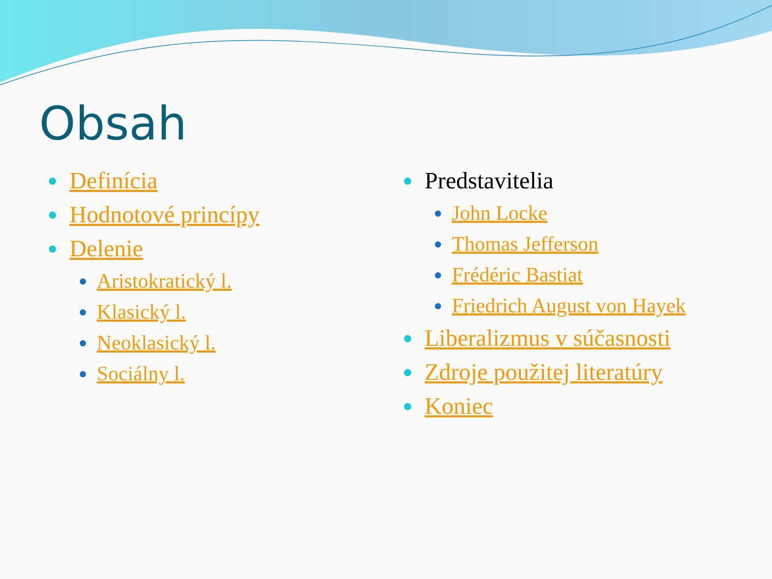Obsah
Definícia
Hodnotové princípy
Delenie
Aristokratický l.
Klasický l.
Neoklasický l.
Sociálny l.
Predstavitelia
John Locke
Thomas Jefferson
Frédéric Bastiat
Friedrich August von Hayek
Liberalizmus v súčasnosti
Zdroje použitej literatúry
Koniec